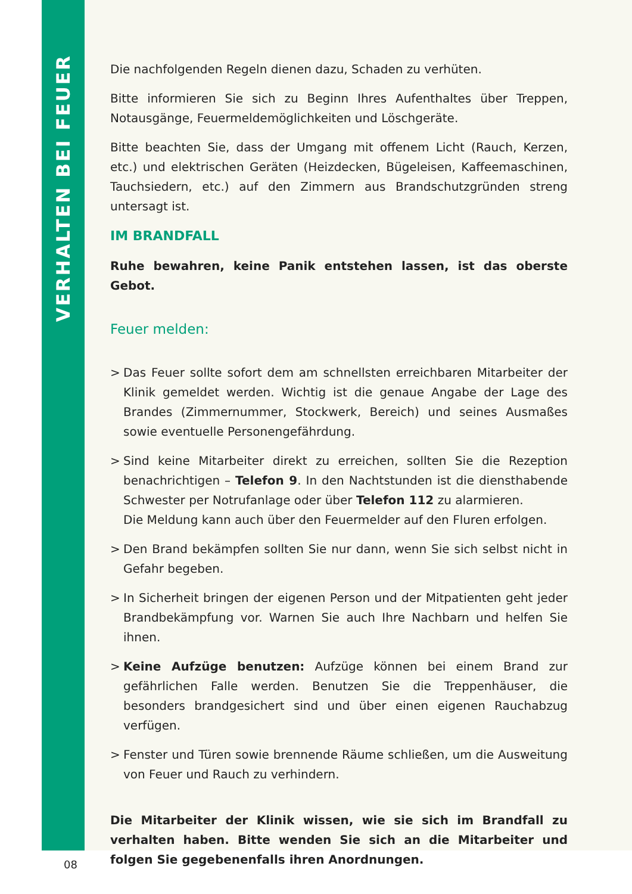VERHALTEN BEI FEUER
Die nachfolgenden Regeln dienen dazu, Schaden zu verhüten.
Bitte informieren Sie sich zu Beginn Ihres Aufenthaltes über Treppen, Notausgänge, Feuermeldemöglichkeiten und Löschgeräte.
Bitte beachten Sie, dass der Umgang mit offenem Licht (Rauch, Kerzen, etc.) und elektrischen Geräten (Heizdecken, Bügeleisen, Kaffeemaschinen, Tauchsiedern, etc.) auf den Zimmern aus Brandschutzgründen streng untersagt ist.
IM BRANDFALL
Ruhe bewahren, keine Panik entstehen lassen, ist das oberste Gebot.
Feuer melden:
> Das Feuer sollte sofort dem am schnellsten erreichbaren Mitarbeiter der Klinik gemeldet werden. Wichtig ist die genaue Angabe der Lage des Brandes (Zimmernummer, Stockwerk, Bereich) und seines Ausmaßes sowie eventuelle Personengefährdung.
> Sind keine Mitarbeiter direkt zu erreichen, sollten Sie die Rezeption benachrichtigen – Telefon 9. In den Nachtstunden ist die diensthabende Schwester per Notrufanlage oder über Telefon 112 zu alarmieren.
Die Meldung kann auch über den Feuermelder auf den Fluren erfolgen.
> Den Brand bekämpfen sollten Sie nur dann, wenn Sie sich selbst nicht in Gefahr begeben.
> In Sicherheit bringen der eigenen Person und der Mitpatienten geht jeder Brandbekämpfung vor. Warnen Sie auch Ihre Nachbarn und helfen Sie ihnen.
> Keine Aufzüge benutzen: Aufzüge können bei einem Brand zur gefährlichen Falle werden. Benutzen Sie die Treppenhäuser, die besonders brandgesichert sind und über einen eigenen Rauchabzug verfügen.
> Fenster und Türen sowie brennende Räume schließen, um die Ausweitung von Feuer und Rauch zu verhindern.
Die Mitarbeiter der Klinik wissen, wie sie sich im Brandfall zu verhalten haben. Bitte wenden Sie sich an die Mitarbeiter und folgen Sie gegebenenfalls ihren Anordnungen.
08